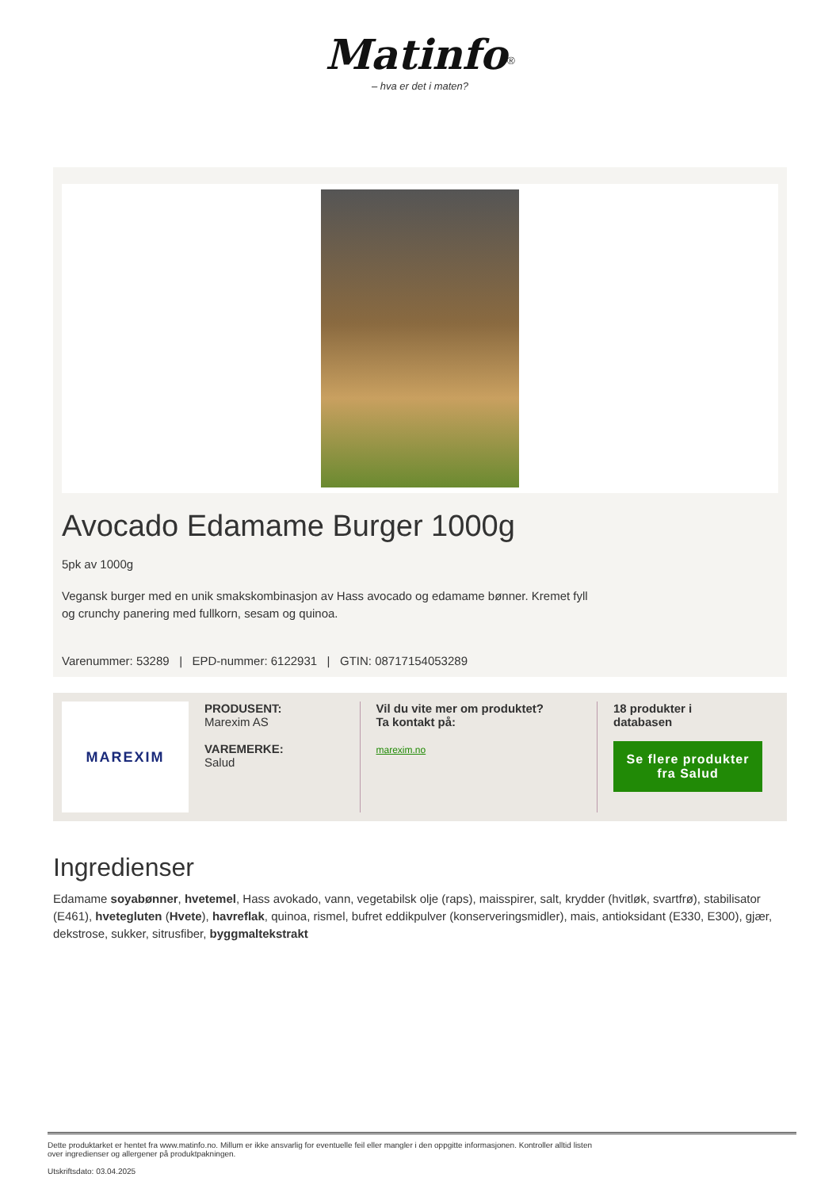Matinfo<sup>®</sup>
– hva er det i maten?
Avocado Edamame Burger 1000g
5pk av 1000g
Vegansk burger med en unik smakskombinasjon av Hass avocado og edamame bønner. Kremet fyll
og crunchy panering med fullkorn, sesam og quinoa.
Varenummer: 53289 | EPD-nummer: 6122931 | GTIN: 08717154053289
MAREXIM
PRODUSENT:
Marexim AS
VAREMERKE:
Salud
Vil du vite mer om produktet?
Ta kontakt på:
marexim.no
18 produkter i
databasen
Se flere produkter fra Salud
Ingredienser
Edamame soyabønner, hvetemel, Hass avokado, vann, vegetabilsk olje (raps), maisspirer, salt, krydder (hvitløk, svartfrø), stabilisator (E461), hvetegluten (Hvete), havreflak, quinoa, rismel, bufret eddikpulver (konserveringsmidler), mais, antioksidant (E330, E300), gjær, dekstrose, sukker, sitrusfiber, byggmaltekstrakt
Dette produktarket er hentet fra www.matinfo.no. Millum er ikke ansvarlig for eventuelle feil eller mangler i den oppgitte informasjonen. Kontroller alltid listen
over ingredienser og allergener på produktpakningen.
Utskriftsdato: 03.04.2025